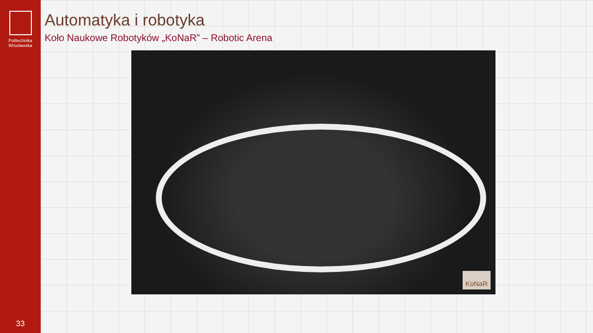Politechnika
Wrocławska
33
Automatyka i robotyka
Koło Naukowe Robotyków „KoNaR” – Robotic Arena
KoNaR